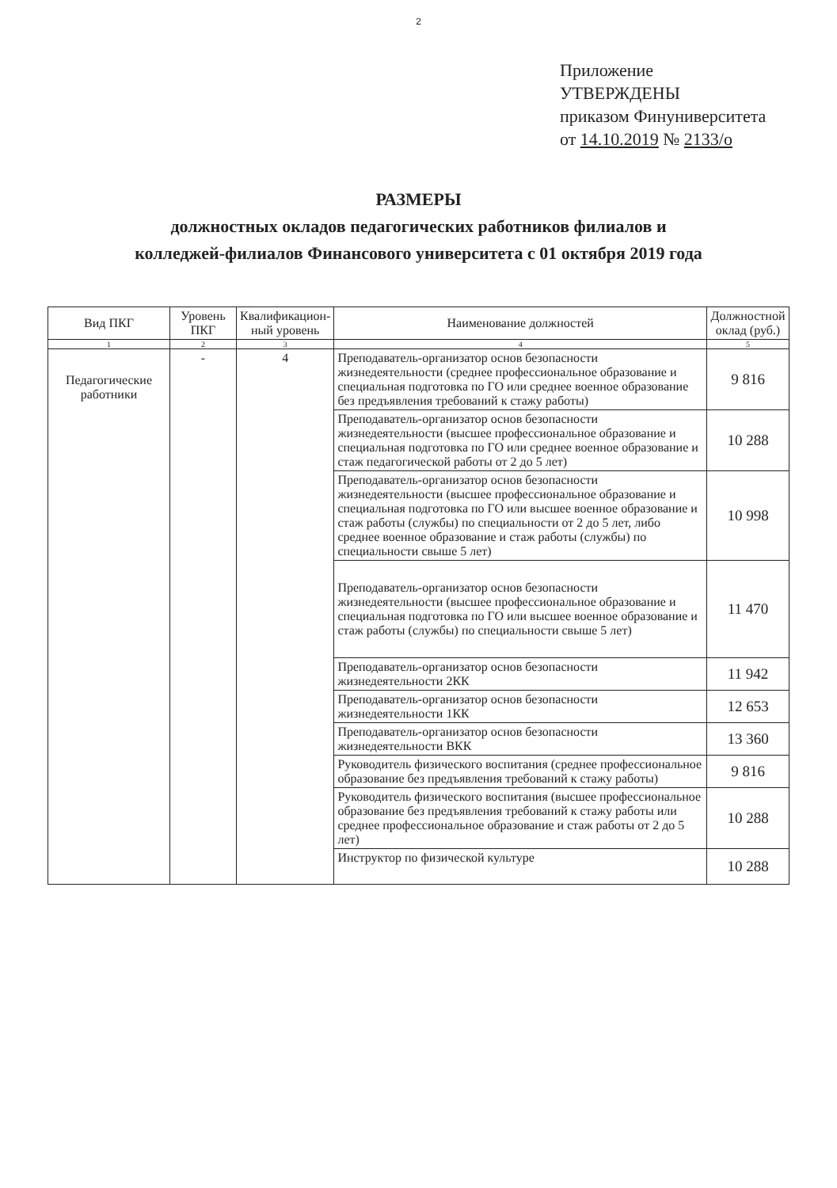2
Приложение
УТВЕРЖДЕНЫ
приказом Финуниверситета
от 14.10.2019 № 2133/о
РАЗМЕРЫ
должностных окладов педагогических работников филиалов и
колледжей-филиалов Финансового университета с 01 октября 2019 года
| Вид ПКГ | Уровень ПКГ | Квалификацион-ный уровень | Наименование должностей | Должностной оклад (руб.) |
| --- | --- | --- | --- | --- |
| 1 | 2 | 3 | 4 | 5 |
| Педагогические работники | - | 4 | Преподаватель-организатор основ безопасности жизнедеятельности (среднее профессиональное образование и специальная подготовка по ГО или среднее военное образование без предъявления требований к стажу работы) | 9 816 |
| | | | Преподаватель-организатор основ безопасности жизнедеятельности (высшее профессиональное образование и специальная подготовка по ГО или среднее военное образование и стаж педагогической работы от 2 до 5 лет) | 10 288 |
| | | | Преподаватель-организатор основ безопасности жизнедеятельности (высшее профессиональное образование и специальная подготовка по ГО или высшее военное образование и стаж работы (службы) по специальности от 2 до 5 лет, либо среднее военное образование и стаж работы (службы) по специальности свыше 5 лет) | 10 998 |
| | | | Преподаватель-организатор основ безопасности жизнедеятельности (высшее профессиональное образование и специальная подготовка по ГО или высшее военное образование и стаж работы (службы) по специальности свыше 5 лет) | 11 470 |
| | | | Преподаватель-организатор основ безопасности жизнедеятельности 2КК | 11 942 |
| | | | Преподаватель-организатор основ безопасности жизнедеятельности 1КК | 12 653 |
| | | | Преподаватель-организатор основ безопасности жизнедеятельности ВКК | 13 360 |
| | | | Руководитель физического воспитания (среднее профессиональное образование без предъявления требований к стажу работы) | 9 816 |
| | | | Руководитель физического воспитания (высшее профессиональное образование без предъявления требований к стажу работы или среднее профессиональное образование и стаж работы от 2 до 5 лет) | 10 288 |
| | | | Инструктор по физической культуре | 10 288 |